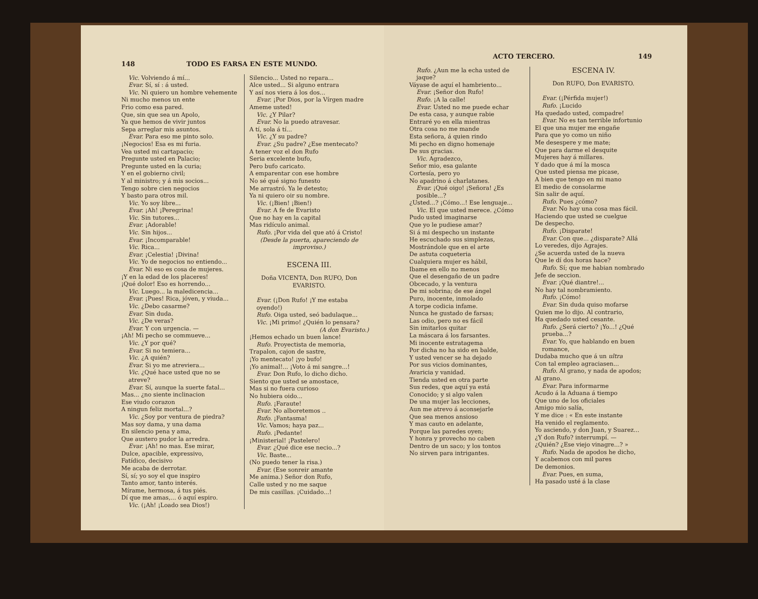148 TODO ES FARSA EN ESTE MUNDO.
Vic. Volviendo á mí...
Evar. Sí, sí : á usted.
Vic. Ni quiero un hombre vehemente
Ni mucho menos un ente
Frio como esa pared.
Que, sin que sea un Apolo,
Ya que hemos de vivir juntos
Sepa arreglar mis asuntos.
Evar. Para eso me pinto solo.
¡Negocios! Esa es mi furia.
Vea usted mi cartapacio;
Pregunte usted en Palacio;
Pregunte usted en la curia;
Y en el gobierno civil;
Y al ministro; y á mis socios...
Tengo sobre cien negocios
Y basto para otros mil.
Vic. Yo soy libre...
Evar. ¡Ah! ¡Peregrina!
Vic. Sin tutores...
Evar. ¡Adorable!
Vic. Sin hijos...
Evar. ¡Incomparable!
Vic. Rica...
Evar. ¡Celestia! ¡Divina!
Vic. Yo de negocios no entiendo...
Evar. Ni eso es cosa de mujeres.
¡Y en la edad de los placeres!
¡Qué dolor! Eso es horrendo...
Vic. Luego... la maledicencia...
Evar. ¡Pues! Rica, jóven, y viuda...
Vic. ¿Debo casarme?
Evar. Sin duda.
Vic. ¿De veras?
Evar. Y con urgencia. —
¡Ah! Mi pecho se commueve...
Vic. ¿Y por qué?
Evar. Si no temiera...
Vic. ¿A quién?
Evar. Si yo me atreviera...
Vic. ¿Qué hace usted que no se atreve?
Evar. Sí, aunque la suerte fatal...
Mas... ¿no siente inclinacion
Ese viudo corazon
A ningun feliz mortal...?
Vic. ¿Soy por ventura de piedra?
Mas soy dama, y una dama
En silencio pena y ama,
Que austero pudor la arredra.
Evar. ¡Ah! no mas. Ese mirar,
Dulce, apacible, expressivo,
Fatídico, decisivo
Me acaba de derrotar.
Sí, sí; yo soy el que inspiro
Tanto amor, tanto interés.
Mírame, hermosa, á tus piés.
Dí que me amas,... ó aquí espiro.
Vic. (¡Ah! ¡Loado sea Dios!)
Silencio... Usted no repara...
Alce usted... Si alguno entrara
Y así nos viera á los dos...
Evar. ¡Por Dios, por la Vírgen madre
Ameme usted!
Vic. ¿Y Pilar?
Evar. No la puedo atravesar.
A tí, sola á tí...
Vic. ¿Y su padre?
Evar. ¿Su padre? ¿Ese mentecato?
A tener voz el don Rufo
Seria excelente bufo,
Pero bufo caricato.
A emparentar con ese hombre
No sé qué signo funesto
Me arrastró. Ya le detesto;
Ya ni quiero oir su nombre.
Vic. (¡Bien! ¡Bien!)
Evar. A fe de Evaristo
Que no hay en la capital
Mas ridículo animal.
Rufo. ¡Por vida del que ató á Cristo!
(Desde la puerta, apareciendo de improviso.)
ESCENA III.
Doña VICENTA, Don RUFO, Don EVARISTO.
Evar. (¡Don Rufo! ¡Y me estaba oyendo!)
Rufo. Oiga usted, seó badulaque...
Vic. ¡Mi primo! ¿Quién lo pensara?
(A don Evaristo.)
¡Hemos echado un buen lance!
Rufo. Proyectista de memoria,
Trapalon, cajon de sastre,
¡Yo mentecato! ¡yo bufo!
¡Yo animal!... ¡Voto á mi sangre...!
Evar. Don Rufo, lo dicho dicho.
Siento que usted se amostace,
Mas si no fuera curioso
No hubiera oido...
Rufo. ¡Faraute!
Evar. No alboretemos ..
Rufo. ¡Fantasma!
Vic. Vamos; haya paz...
Rufo. ¡Pedante!
¡Ministerial! ¡Pastelero!
Evar. ¿Qué dice ese necio...?
Vic. Baste...
(No puedo tener la risa.)
Evar. (Ese sonreir amante
Me anima.) Señor don Rufo,
Calle usted y no me saque
De mis casillas. ¡Cuidado...!
ACTO TERCERO. 149
Rufo. ¿Aun me la echa usted de jaque?
Váyase de aquí el hambriento...
Evar. ¡Señor don Rufo!
Rufo. ¡A la calle!
Evar. Usted no me puede echar
De esta casa, y aunque rabie
Entraré yo en ella mientras
Otra cosa no me mande
Esta señora, á quien rindo
Mi pecho en digno homenaje
De sus gracias.
Vic. Agradezco,
Señor mio, esa galante
Cortesía, pero yo
No apadrino á charlatanes.
Evar. ¡Qué oigo! ¡Señora! ¿Es posible...?
¿Usted...? ¡Cómo...! Ese lenguaje...
Vic. El que usted merece. ¿Cómo
Pudo usted imaginarse
Que yo le pudiese amar?
Si á mi despecho un instante
He escuchado sus simplezas,
Mostrándole que en el arte
De astuta coqueteria
Cualquiera mujer es hábil,
Ibame en ello no menos
Que el desengaño de un padre
Obcecado, y la ventura
De mi sobrina; de ese ángel
Puro, inocente, inmolado
A torpe codicia infame.
Nunca he gustado de farsas;
Las odio, pero no es fácil
Sin imitarlos quitar
La máscara á los farsantes.
Mi inocente estratagema
Por dicha no ha sido en balde,
Y usted vencer se ha dejado
Por sus vicios dominantes,
Avaricia y vanidad.
Tienda usted en otra parte
Sus redes, que aquí ya está
Conocido; y si algo valen
De una mujer las lecciones,
Aun me atrevo á aconsejarle
Que sea menos ansioso
Y mas cauto en adelante,
Porque las paredes oyen;
Y honra y provecho no caben
Dentro de un saco; y los tontos
No sirven para intrigantes.
ESCENA IV.
Don RUFO, Don EVARISTO.
Evar. (¡Pérfida mujer!)
Rufo. ¡Lucido
Ha quedado usted, compadre!
Evar. No es tan terrible infortunio
El que una mujer me engañe
Para que yo como un niño
Me desespere y me mate;
Que para darme el desquite
Mujeres hay á millares.
Y dado que á mí la mosca
Que usted piensa me picase,
A bien que tengo en mi mano
El medio de consolarme
Sin salir de aquí.
Rufo. Pues ¿cómo?
Evar. No hay una cosa mas fácil.
Haciendo que usted se cuelgue
De despecho.
Rufo. ¡Disparate!
Evar. Con que... ¿disparate? Allá
Lo veredes, dijo Agrajes.
¿Se acuerda usted de la nueva
Que le dí dos horas hace?
Rufo. Sí; que me habian nombrado
Jefe de seccion.
Evar. ¡Qué diantre!...
No hay tal nombramiento.
Rufo. ¡Cómo!
Evar. Sin duda quiso mofarse
Quien me lo dijo. Al contrario,
Ha quedado usted cesante.
Rufo. ¿Será cierto? ¡Yo...! ¿Qué prueba...?
Evar. Yo, que hablando en buen romance,
Dudaba mucho que á un ultra
Con tal empleo agraciasen...
Rufo. Al grano, y nada de apodos;
Al grano.
Evar. Para informarme
Acudo á la Aduana á tiempo
Que uno de los oficiales
Amigo mio salía,
Y me dice : « En este instante
Ha venido el reglamento.
Yo asciendo, y don Juan, y Suarez...
¿Y don Rufo? interrumpí. —
¿Quién? ¿Ese viejo vinagre...? »
Rufo. Nada de apodos he dicho,
Y acabemos con mil pares
De demonios.
Evar. Pues, en suma,
Ha pasado usté á la clase